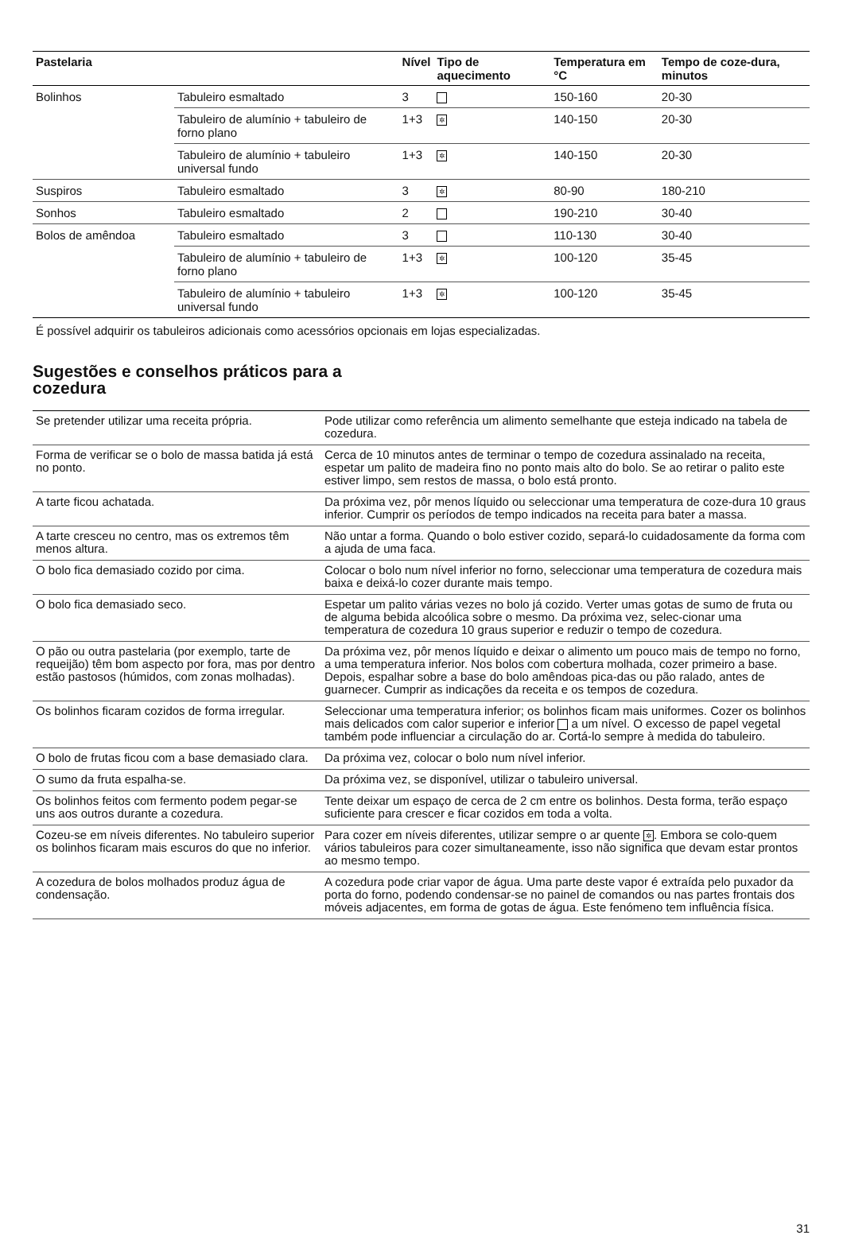| Pastelaria | | Nível | Tipo de aquecimento | Temperatura em °C | Tempo de coze-dura, minutos |
| --- | --- | --- | --- | --- | --- |
| Bolinhos | Tabuleiro esmaltado | 3 | | 150-160 | 20-30 |
| | Tabuleiro de alumínio + tabuleiro de forno plano | 1+3 | ✲ | 140-150 | 20-30 |
| | Tabuleiro de alumínio + tabuleiro universal fundo | 1+3 | ✲ | 140-150 | 20-30 |
| Suspiros | Tabuleiro esmaltado | 3 | ✲ | 80-90 | 180-210 |
| Sonhos | Tabuleiro esmaltado | 2 | | 190-210 | 30-40 |
| Bolos de amêndoa | Tabuleiro esmaltado | 3 | | 110-130 | 30-40 |
| | Tabuleiro de alumínio + tabuleiro de forno plano | 1+3 | ✲ | 100-120 | 35-45 |
| | Tabuleiro de alumínio + tabuleiro universal fundo | 1+3 | ✲ | 100-120 | 35-45 |
É possível adquirir os tabuleiros adicionais como acessórios opcionais em lojas especializadas.
Sugestões e conselhos práticos para a
cozedura
| Se pretender utilizar uma receita própria. | Pode utilizar como referência um alimento semelhante que esteja indicado na tabela de cozedura. |
| Forma de verificar se o bolo de massa batida já está no ponto. | Cerca de 10 minutos antes de terminar o tempo de cozedura assinalado na receita, espetar um palito de madeira fino no ponto mais alto do bolo. Se ao retirar o palito este estiver limpo, sem restos de massa, o bolo está pronto. |
| A tarte ficou achatada. | Da próxima vez, pôr menos líquido ou seleccionar uma temperatura de coze-dura 10 graus inferior. Cumprir os períodos de tempo indicados na receita para bater a massa. |
| A tarte cresceu no centro, mas os extremos têm menos altura. | Não untar a forma. Quando o bolo estiver cozido, separá-lo cuidadosamente da forma com a ajuda de uma faca. |
| O bolo fica demasiado cozido por cima. | Colocar o bolo num nível inferior no forno, seleccionar uma temperatura de cozedura mais baixa e deixá-lo cozer durante mais tempo. |
| O bolo fica demasiado seco. | Espetar um palito várias vezes no bolo já cozido. Verter umas gotas de sumo de fruta ou de alguma bebida alcoólica sobre o mesmo. Da próxima vez, selec-cionar uma temperatura de cozedura 10 graus superior e reduzir o tempo de cozedura. |
| O pão ou outra pastelaria (por exemplo, tarte de requeijão) têm bom aspecto por fora, mas por dentro estão pastosos (húmidos, com zonas molhadas). | Da próxima vez, pôr menos líquido e deixar o alimento um pouco mais de tempo no forno, a uma temperatura inferior. Nos bolos com cobertura molhada, cozer primeiro a base. Depois, espalhar sobre a base do bolo amêndoas pica-das ou pão ralado, antes de guarnecer. Cumprir as indicações da receita e os tempos de cozedura. |
| Os bolinhos ficaram cozidos de forma irregular. | Seleccionar uma temperatura inferior; os bolinhos ficam mais uniformes. Cozer os bolinhos mais delicados com calor superior e inferior a um nível. O excesso de papel vegetal também pode influenciar a circulação do ar. Cortá-lo sempre à medida do tabuleiro. |
| O bolo de frutas ficou com a base demasiado clara. | Da próxima vez, colocar o bolo num nível inferior. |
| O sumo da fruta espalha-se. | Da próxima vez, se disponível, utilizar o tabuleiro universal. |
| Os bolinhos feitos com fermento podem pegar-se uns aos outros durante a cozedura. | Tente deixar um espaço de cerca de 2 cm entre os bolinhos. Desta forma, terão espaço suficiente para crescer e ficar cozidos em toda a volta. |
| Cozeu-se em níveis diferentes. No tabuleiro superior os bolinhos ficaram mais escuros do que no inferior. | Para cozer em níveis diferentes, utilizar sempre o ar quente ✲ . Embora se colo-quem vários tabuleiros para cozer simultaneamente, isso não significa que devam estar prontos ao mesmo tempo. |
| A cozedura de bolos molhados produz água de condensação. | A cozedura pode criar vapor de água. Uma parte deste vapor é extraída pelo puxador da porta do forno, podendo condensar-se no painel de comandos ou nas partes frontais dos móveis adjacentes, em forma de gotas de água. Este fenómeno tem influência física. |
31